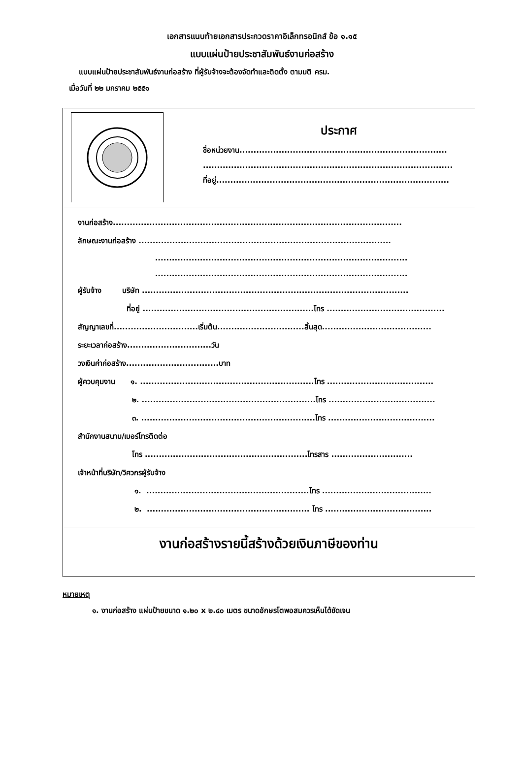เอกสารแนบท้ายเอกสารประกวดราคาอิเล็กทรอนิกส์ ข้อ ๑.๑๕
แบบแผ่นป้ายประชาสัมพันธ์งานก่อสร้าง
แบบแผ่นป้ายประชาสัมพันธ์งานก่อสร้าง ที่ผู้รับจ้างจะต้องจัดทำและติดตั้ง ตามมติ ครม.
เมื่อวันที่ ๒๒ มกราคม ๒๕๕๑
ประกาศ
ชื่อหน่วยงาน..........................................................................
.........................................................................................
ที่อยู่...................................................................................
งานก่อสร้าง.......................................................................................................
ลักษณะงานก่อสร้าง ..........................................................................................
..........................................................................................
..........................................................................................
ผู้รับจ้าง บริษัท ...............................................................................................
ที่อยู่ .............................................................โทร ..........................................
สัญญาเลขที่..............................เริ่มต้น...............................สิ้นสุด.......................................
ระยะเวลาก่อสร้าง..............................วัน
วงเงินค่าก่อสร้าง.................................บาท
ผู้ควบคุมงาน ๑. ..............................................................โทร ......................................
๒. ..............................................................โทร ......................................
๓. ..............................................................โทร ......................................
สำนักงานสนาม/เบอร์โทรติดต่อ
โทร ..........................................................โทรสาร .............................
เจ้าหน้าที่บริษัท/วิศวกรผู้รับจ้าง
๑. ..........................................................โทร .......................................
๒. .......................................................... โทร ......................................
งานก่อสร้างรายนี้สร้างด้วยเงินภาษีของท่าน
หมายเหตุ
๑. งานก่อสร้าง แผ่นป้ายขนาด ๑.๒๐ x ๒.๔๐ เมตร ขนาดอักษรโตพอสมควรเห็นได้ชัดเจน